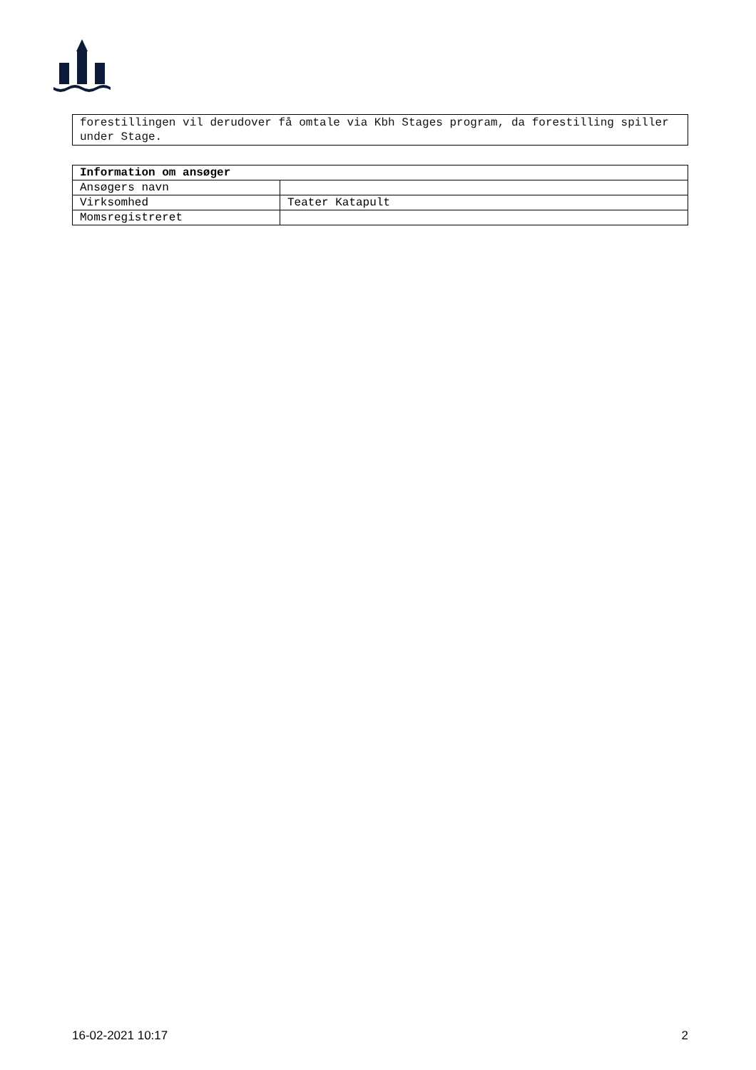forestillingen vil derudover få omtale via Kbh Stages program, da forestilling spiller under Stage.
| Information om ansøger | |
| --- | --- |
| Ansøgers navn | |
| Virksomhed | Teater Katapult |
| Momsregistreret | |
16-02-2021 10:17 2